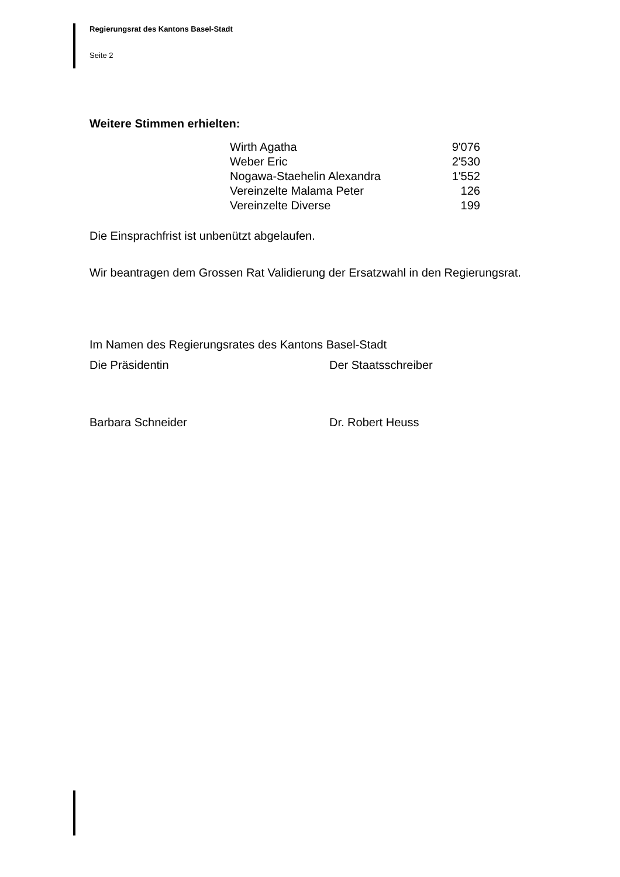Regierungsrat des Kantons Basel-Stadt
Seite 2
Weitere Stimmen erhielten:
| Wirth Agatha | 9'076 |
| Weber Eric | 2'530 |
| Nogawa-Staehelin Alexandra | 1'552 |
| Vereinzelte Malama Peter | 126 |
| Vereinzelte Diverse | 199 |
Die Einsprachfrist ist unbenützt abgelaufen.
Wir beantragen dem Grossen Rat Validierung der Ersatzwahl in den Regierungsrat.
Im Namen des Regierungsrates des Kantons Basel-Stadt
Die Präsidentin Der Staatsschreiber
Barbara Schneider Dr. Robert Heuss